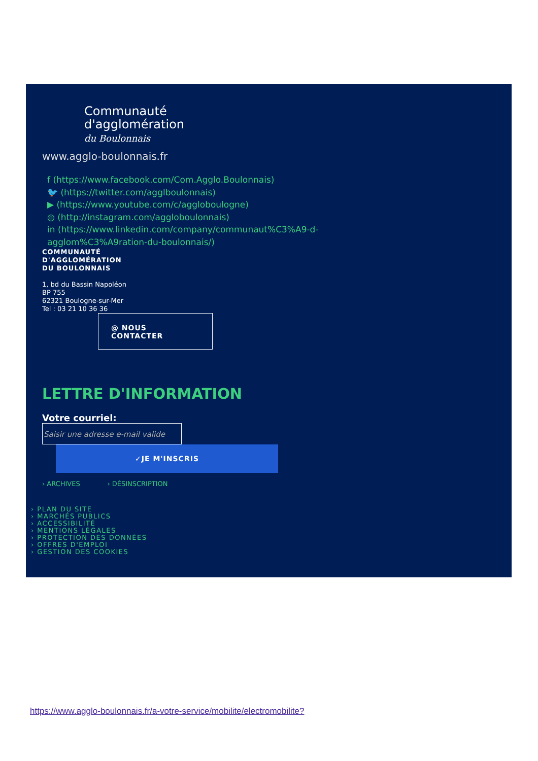Communauté
d'agglomération
du Boulonnais
www.agglo-boulonnais.fr
f (https://www.facebook.com/Com.Agglo.Boulonnais)
🐦 (https://twitter.com/agglboulonnais)
▶ (https://www.youtube.com/c/aggloboulogne)
◎ (http://instagram.com/aggloboulonnais)
in (https://www.linkedin.com/company/communaut%C3%A9-d-
agglom%C3%A9ration-du-boulonnais/)
COMMUNAUTÉ
D'AGGLOMÉRATION
DU BOULONNAIS
1, bd du Bassin Napoléon
BP 755
62321 Boulogne-sur-Mer
Tel : 03 21 10 36 36
@ NOUS
CONTACTER
LETTRE D'INFORMATION
Votre courriel:
Saisir une adresse e-mail valide
✓JE M'INSCRIS
› ARCHIVES › DÉSINSCRIPTION
› PLAN DU SITE
› MARCHÉS PUBLICS
› ACCESSIBILITÉ
› MENTIONS LÉGALES
› PROTECTION DES DONNÉES
› OFFRES D'EMPLOI
› GESTION DES COOKIES
https://www.agglo-boulonnais.fr/a-votre-service/mobilite/electromobilite?